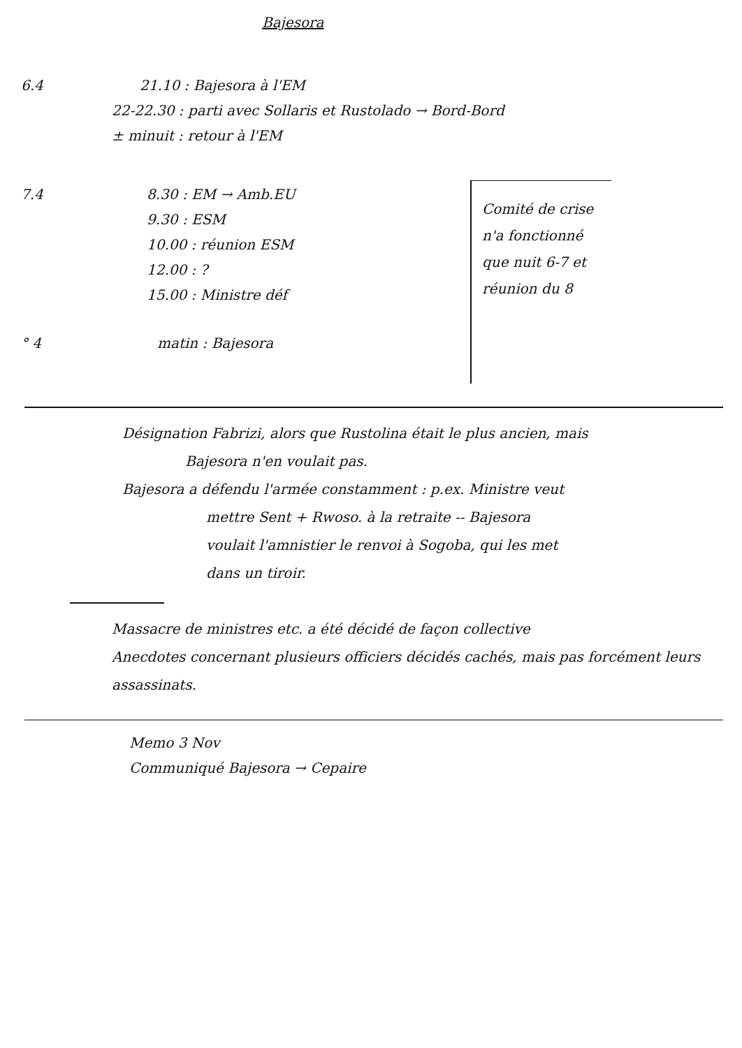Bajesora
6.4 21.10 : Bajesora à l'EM
22-22.30 : parti avec Sollaris et Rustolado → Bord-Bord
± minuit : retour à l'EM
7.4 8.30 : EM → Amb.EU
9.30 : ESM
10.00 : réunion ESM
12.00 : ?
15.00 : Ministre déf
° 4 matin : Bajesora
Comité de crise n'a fonctionné que nuit 6-7 et réunion du 8
Désignation Fabrizi, alors que Rustolina était le plus ancien, mais
Bajesora n'en voulait pas.
Bajesora a défendu l'armée constamment : p.ex. Ministre veut
mettre Sent + Rwoso. à la retraite -- Bajesora
voulait l'amnistier le renvoi à Sogoba, qui les met
dans un tiroir.
Massacre de ministres etc. a été décidé de façon collective
Anecdotes concernant plusieurs officiers décidés cachés, mais pas forcément leurs assassinats.
Memo 3 Nov
Communiqué Bajesora → Cepaire